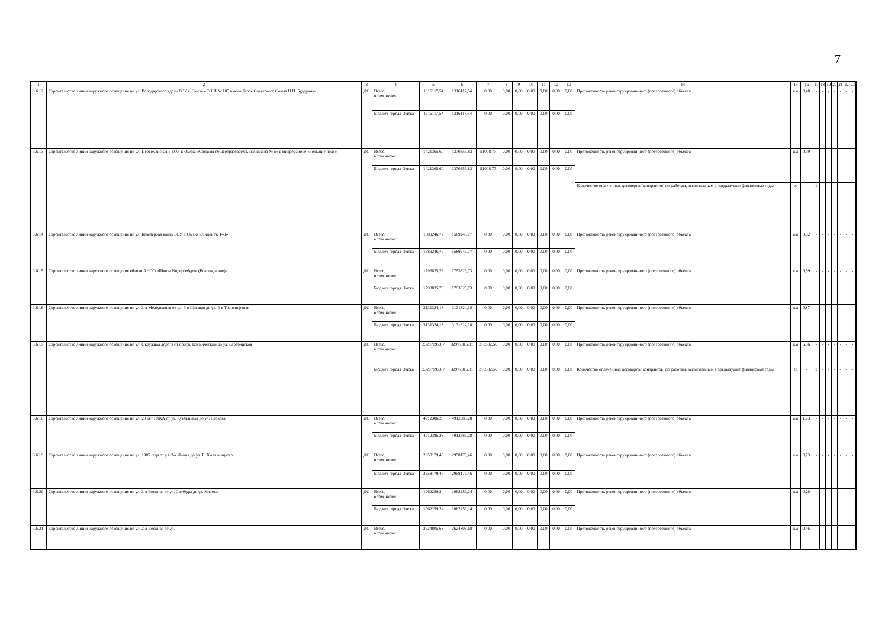7
| 1 | 2 | 3 | 4 | 5 | 6 | 7 | 8 | 9 | 10 | 11 | 12 | 13 | 14 | 15 | 16 | 17 | 18 | 19 | 20 | 21 | 22 | 23 |
| --- | --- | --- | --- | --- | --- | --- | --- | --- | --- | --- | --- | --- | --- | --- | --- | --- | --- | --- | --- | --- | --- | --- |
| 3.6.12 | Строительство линии наружного освещения по ул. Володарского вдоль БОУ г. Омска «СОШ № 105 имени Героя Советского Союза Н.П. Бударина» | ДС | Всего, в том числе: | 1316117,54 | 1316117,54 | 0,00 | 0,00 | 0,00 | 0,00 | 0,00 | 0,00 | 0,00 | Протяженность реконструирован-ного (построенного) объекта | км | 0,48 | - | - | - | - | - | - | - |
| | | | Бюджет города Омска | 1316117,54 | 1316117,54 | 0,00 | 0,00 | 0,00 | 0,00 | 0,00 | 0,00 | 0,00 | | | | | | | | | | |
| 3.6.13 | Строительство линии наружного освещения по ул. Первомайская к БОУ г. Омска «Средняя общеобразователь ная школа № 5» в микрорайоне «Большие поля» | ДС | Всего, в том числе: | 1421365,60 | 1370356,83 | 51008,77 | 0,00 | 0,00 | 0,00 | 0,00 | 0,00 | 0,00 | Протяженность реконструирован-ного (построенного) объекта | км | 0,39 | - | - | - | - | - | - | - |
| | | | Бюджет города Омска | 1421365,60 | 1370356,83 | 51008,77 | 0,00 | 0,00 | 0,00 | 0,00 | 0,00 | 0,00 | | | | | | | | | | |
| | | | | | | | | | | | | | Количество оплаченных договоров (контрактов) по работам, выполненным в предыдущие финансовые годы | ед | - | 1 | - | - | - | - | - | - |
| 3.6.14 | Строительство линии наружного освещения по ул. Белозерова вдоль БОУ г. Омска «Лицей № 143» | ДС | Всего, в том числе: | 1589246,77 | 1589246,77 | 0,00 | 0,00 | 0,00 | 0,00 | 0,00 | 0,00 | 0,00 | Протяженность реконструирован-ного (построенного) объекта | км | 0,52 | - | - | - | - | - | - | - |
| | | | Бюджет города Омска | 1589246,77 | 1589246,77 | 0,00 | 0,00 | 0,00 | 0,00 | 0,00 | 0,00 | 0,00 | | | | | | | | | | |
| 3.6.15 | Строительство линии наружного освещения вблизи АНОО «Школа Видергебурт» (Возрождение)» | ДС | Всего, в том числе: | 1793825,73 | 1793825,73 | 0,00 | 0,00 | 0,00 | 0,00 | 0,00 | 0,00 | 0,00 | Протяженность реконструирован-ного (построенного) объекта | км | 0,59 | - | - | - | - | - | - | - |
| | | | Бюджет города Омска | 1793825,73 | 1793825,73 | 0,00 | 0,00 | 0,00 | 0,00 | 0,00 | 0,00 | 0,00 | | | | | | | | | | |
| 3.6.16 | Строительство линии наружного освещения по ул. 3-я Молодежная от ул. 6-я Шинная до ул. 4-я Транспортная | ДС | Всего, в том числе: | 3131324,18 | 3131324,18 | 0,00 | 0,00 | 0,00 | 0,00 | 0,00 | 0,00 | 0,00 | Протяженность реконструирован-ного (построенного) объекта | км | 0,87 | - | - | - | - | - | - | - |
| | | | Бюджет города Омска | 3131324,18 | 3131324,18 | 0,00 | 0,00 | 0,00 | 0,00 | 0,00 | 0,00 | 0,00 | | | | | | | | | | |
| 3.6.17 | Строительство линии наружного освещения по ул. Окружная дорога от просп. Космический до ул. Барабинская | ДС | Всего, в том числе: | 33287897,87 | 32977315,31 | 310582,56 | 0,00 | 0,00 | 0,00 | 0,00 | 0,00 | 0,00 | Протяженность реконструирован-ного (построенного) объекта | км | 5,36 | - | - | - | - | - | - | - |
| | | | Бюджет города Омска | 33287897,87 | 32977315,31 | 310582,56 | 0,00 | 0,00 | 0,00 | 0,00 | 0,00 | 0,00 | Количество оплаченных договоров (контрактов) по работам, выполненным в предыдущие финансовые годы | ед | - | 1 | - | - | - | - | - | - |
| 3.6.18 | Строительство линии наружного освещения по ул. 20 лет РККА от ул. Куйбышева до ул. Лескова | ДС | Всего, в том числе: | 4912386,28 | 4912386,28 | 0,00 | 0,00 | 0,00 | 0,00 | 0,00 | 0,00 | 0,00 | Протяженность реконструирован-ного (построенного) объекта | км | 1,73 | - | - | - | - | - | - | - |
| | | | Бюджет города Омска | 4912386,28 | 4912386,28 | 0,00 | 0,00 | 0,00 | 0,00 | 0,00 | 0,00 | 0,00 | | | | | | | | | | |
| 3.6.19 | Строительство линии наружного освещения по ул. 1905 года от ул. 2-я Линия до ул. Б. Хмельницкого | ДС | Всего, в том числе: | 2958179,46 | 2958179,46 | 0,00 | 0,00 | 0,00 | 0,00 | 0,00 | 0,00 | 0,00 | Протяженность реконструирован-ного (построенного) объекта | км | 0,73 | - | - | - | - | - | - | - |
| | | | Бюджет города Омска | 2958179,46 | 2958179,46 | 0,00 | 0,00 | 0,00 | 0,00 | 0,00 | 0,00 | 0,00 | | | | | | | | | | |
| 3.6.20 | Строительство линии наружного освещения по ул. 3-я Военная от ул. Свободы до ул. Кирова | ДС | Всего, в том числе: | 1062259,24 | 1062259,24 | 0,00 | 0,00 | 0,00 | 0,00 | 0,00 | 0,00 | 0,00 | Протяженность реконструирован-ного (построенного) объекта | км | 0,20 | - | - | - | - | - | - | - |
| | | | Бюджет города Омска | 1062259,24 | 1062259,24 | 0,00 | 0,00 | 0,00 | 0,00 | 0,00 | 0,00 | 0,00 | | | | | | | | | | |
| 3.6.21 | Строительство линии наружного освещения по ул. 2-я Военная от ул. | ДС | Всего, в том числе: | 2624805,68 | 2624805,68 | 0,00 | 0,00 | 0,00 | 0,00 | 0,00 | 0,00 | 0,00 | Протяженность реконструирован-ного (построенного) объекта | км | 0,46 | - | - | - | - | - | - | - |